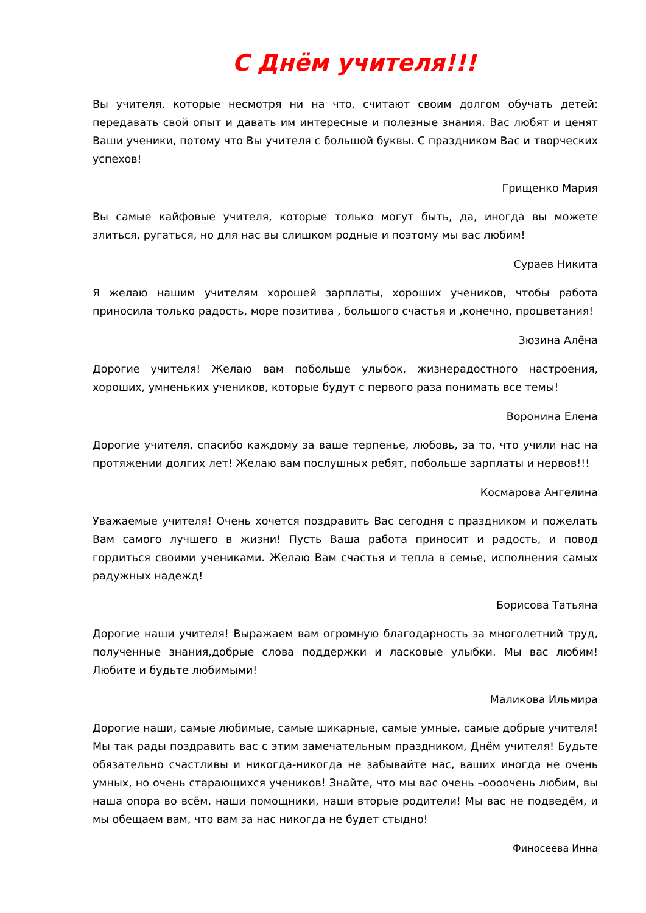С Днём учителя!!!
Вы учителя, которые несмотря ни на что, считают своим долгом обучать детей: передавать свой опыт и давать им интересные и полезные знания. Вас любят и ценят Ваши ученики, потому что Вы учителя с большой буквы. С праздником Вас и творческих успехов!
Грищенко Мария
Вы самые кайфовые учителя, которые только могут быть, да, иногда вы можете злиться, ругаться, но для нас вы слишком родные и поэтому мы вас любим!
Сураев Никита
Я желаю нашим учителям хорошей зарплаты, хороших учеников, чтобы работа приносила только радость, море позитива , большого счастья и ,конечно, процветания!
Зюзина Алёна
Дорогие учителя! Желаю вам побольше улыбок, жизнерадостного настроения, хороших, умненьких учеников, которые будут с первого раза понимать все темы!
Воронина Елена
Дорогие учителя, спасибо каждому за ваше терпенье, любовь, за то, что учили нас на протяжении долгих лет! Желаю вам послушных ребят, побольше зарплаты и нервов!!!
Космарова Ангелина
Уважаемые учителя! Очень хочется поздравить Вас сегодня с праздником и пожелать Вам самого лучшего в жизни! Пусть Ваша работа приносит и радость, и повод гордиться своими учениками. Желаю Вам счастья и тепла в семье, исполнения самых радужных надежд!
Борисова Татьяна
Дорогие наши учителя! Выражаем вам огромную благодарность за многолетний труд, полученные знания,добрые слова поддержки и ласковые улыбки. Мы вас любим! Любите и будьте любимыми!
Маликова Ильмира
Дорогие наши, самые любимые, самые шикарные, самые умные, самые добрые учителя! Мы так рады поздравить вас с этим замечательным праздником, Днём учителя! Будьте обязательно счастливы и никогда-никогда не забывайте нас, ваших иногда не очень умных, но очень старающихся учеников! Знайте, что мы вас очень –оооочень любим, вы наша опора во всём, наши помощники, наши вторые родители! Мы вас не подведём, и мы обещаем вам, что вам за нас никогда не будет стыдно!
Финосеева Инна